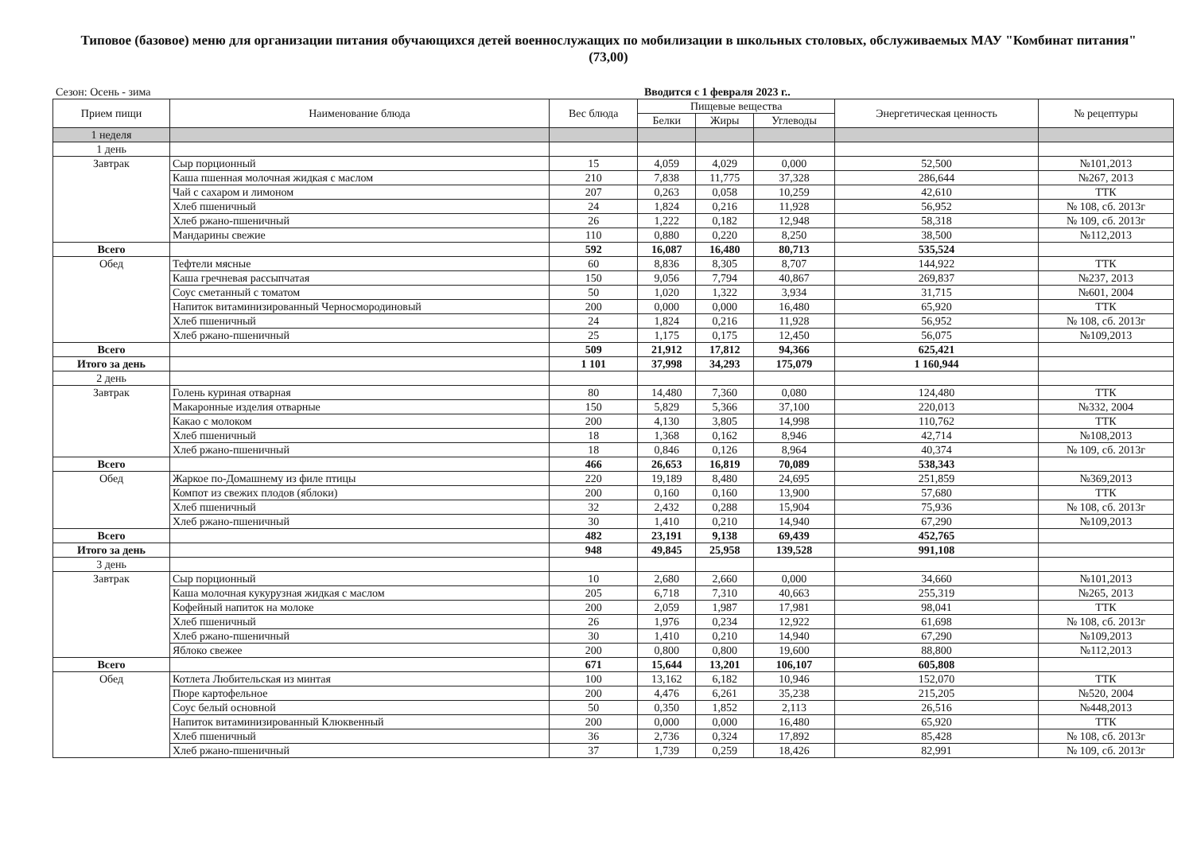Типовое (базовое) меню для организации питания обучающихся детей военнослужащих по мобилизации в школьных столовых, обслуживаемых МАУ "Комбинат питания" (73,00)
Сезон: Осень - зима Вводится с 1 февраля 2023 г..
| Прием пищи | Наименование блюда | Вес блюда | Пищевые вещества | | | Энергетическая ценность | № рецептуры |
| --- | --- | --- | --- | --- | --- | --- | --- |
| | | | Белки | Жиры | Углеводы | | |
| 1 неделя | | | | | | | |
| 1 день | | | | | | | |
| Завтрак | Сыр порционный | 15 | 4,059 | 4,029 | 0,000 | 52,500 | №101,2013 |
| | Каша пшенная молочная жидкая с маслом | 210 | 7,838 | 11,775 | 37,328 | 286,644 | №267, 2013 |
| | Чай с сахаром и лимоном | 207 | 0,263 | 0,058 | 10,259 | 42,610 | ТТК |
| | Хлеб пшеничный | 24 | 1,824 | 0,216 | 11,928 | 56,952 | № 108, сб. 2013г |
| | Хлеб ржано-пшеничный | 26 | 1,222 | 0,182 | 12,948 | 58,318 | № 109, сб. 2013г |
| | Мандарины свежие | 110 | 0,880 | 0,220 | 8,250 | 38,500 | №112,2013 |
| Всего | | 592 | 16,087 | 16,480 | 80,713 | 535,524 | |
| Обед | Тефтели мясные | 60 | 8,836 | 8,305 | 8,707 | 144,922 | ТТК |
| | Каша гречневая рассыпчатая | 150 | 9,056 | 7,794 | 40,867 | 269,837 | №237, 2013 |
| | Соус сметанный с томатом | 50 | 1,020 | 1,322 | 3,934 | 31,715 | №601, 2004 |
| | Напиток витаминизированный Черносмородиновый | 200 | 0,000 | 0,000 | 16,480 | 65,920 | ТТК |
| | Хлеб пшеничный | 24 | 1,824 | 0,216 | 11,928 | 56,952 | № 108, сб. 2013г |
| | Хлеб ржано-пшеничный | 25 | 1,175 | 0,175 | 12,450 | 56,075 | №109,2013 |
| Всего | | 509 | 21,912 | 17,812 | 94,366 | 625,421 | |
| Итого за день | | 1 101 | 37,998 | 34,293 | 175,079 | 1 160,944 | |
| 2 день | | | | | | | |
| Завтрак | Голень куриная отварная | 80 | 14,480 | 7,360 | 0,080 | 124,480 | ТТК |
| | Макаронные изделия отварные | 150 | 5,829 | 5,366 | 37,100 | 220,013 | №332, 2004 |
| | Какао с молоком | 200 | 4,130 | 3,805 | 14,998 | 110,762 | ТТК |
| | Хлеб пшеничный | 18 | 1,368 | 0,162 | 8,946 | 42,714 | №108,2013 |
| | Хлеб ржано-пшеничный | 18 | 0,846 | 0,126 | 8,964 | 40,374 | № 109, сб. 2013г |
| Всего | | 466 | 26,653 | 16,819 | 70,089 | 538,343 | |
| Обед | Жаркое по-Домашнему из филе птицы | 220 | 19,189 | 8,480 | 24,695 | 251,859 | №369,2013 |
| | Компот из свежих плодов (яблоки) | 200 | 0,160 | 0,160 | 13,900 | 57,680 | ТТК |
| | Хлеб пшеничный | 32 | 2,432 | 0,288 | 15,904 | 75,936 | № 108, сб. 2013г |
| | Хлеб ржано-пшеничный | 30 | 1,410 | 0,210 | 14,940 | 67,290 | №109,2013 |
| Всего | | 482 | 23,191 | 9,138 | 69,439 | 452,765 | |
| Итого за день | | 948 | 49,845 | 25,958 | 139,528 | 991,108 | |
| 3 день | | | | | | | |
| Завтрак | Сыр порционный | 10 | 2,680 | 2,660 | 0,000 | 34,660 | №101,2013 |
| | Каша молочная кукурузная жидкая с маслом | 205 | 6,718 | 7,310 | 40,663 | 255,319 | №265, 2013 |
| | Кофейный напиток на молоке | 200 | 2,059 | 1,987 | 17,981 | 98,041 | ТТК |
| | Хлеб пшеничный | 26 | 1,976 | 0,234 | 12,922 | 61,698 | № 108, сб. 2013г |
| | Хлеб ржано-пшеничный | 30 | 1,410 | 0,210 | 14,940 | 67,290 | №109,2013 |
| | Яблоко свежее | 200 | 0,800 | 0,800 | 19,600 | 88,800 | №112,2013 |
| Всего | | 671 | 15,644 | 13,201 | 106,107 | 605,808 | |
| Обед | Котлета Любительская из минтая | 100 | 13,162 | 6,182 | 10,946 | 152,070 | ТТК |
| | Пюре картофельное | 200 | 4,476 | 6,261 | 35,238 | 215,205 | №520, 2004 |
| | Соус белый основной | 50 | 0,350 | 1,852 | 2,113 | 26,516 | №448,2013 |
| | Напиток витаминизированный Клюквенный | 200 | 0,000 | 0,000 | 16,480 | 65,920 | ТТК |
| | Хлеб пшеничный | 36 | 2,736 | 0,324 | 17,892 | 85,428 | № 108, сб. 2013г |
| | Хлеб ржано-пшеничный | 37 | 1,739 | 0,259 | 18,426 | 82,991 | № 109, сб. 2013г |